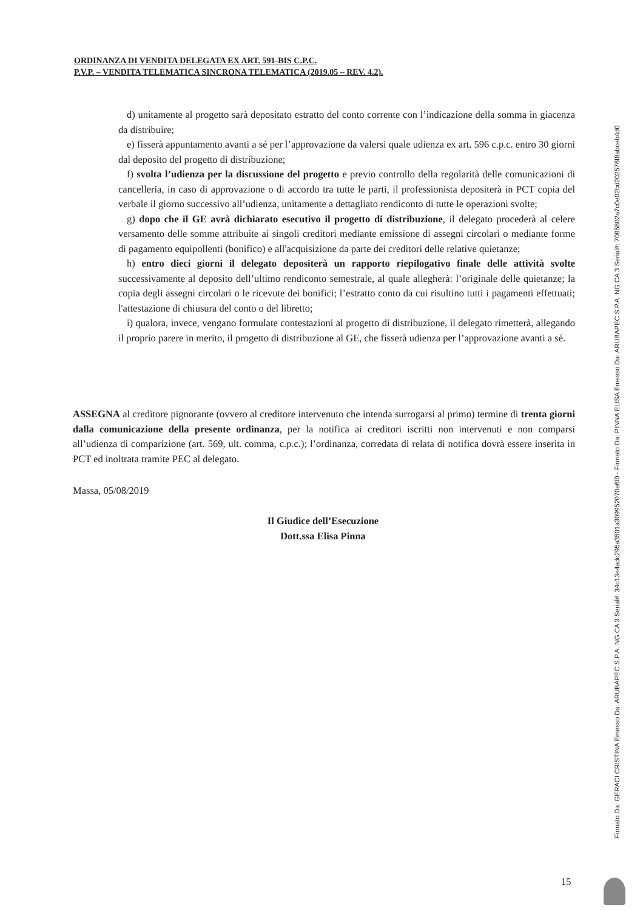ORDINANZA DI VENDITA DELEGATA EX ART. 591-BIS C.P.C.
P.V.P. – VENDITA TELEMATICA SINCRONA TELEMATICA (2019.05 – REV. 4.2).
d) unitamente al progetto sarà depositato estratto del conto corrente con l’indicazione della somma in giacenza da distribuire;
e) fisserà appuntamento avanti a sé per l’approvazione da valersi quale udienza ex art. 596 c.p.c. entro 30 giorni dal deposito del progetto di distribuzione;
f) svolta l’udienza per la discussione del progetto e previo controllo della regolarità delle comunicazioni di cancelleria, in caso di approvazione o di accordo tra tutte le parti, il professionista depositerà in PCT copia del verbale il giorno successivo all’udienza, unitamente a dettagliato rendiconto di tutte le operazioni svolte;
g) dopo che il GE avrà dichiarato esecutivo il progetto di distribuzione, il delegato procederà al celere versamento delle somme attribuite ai singoli creditori mediante emissione di assegni circolari o mediante forme di pagamento equipollenti (bonifico) e all'acquisizione da parte dei creditori delle relative quietanze;
h) entro dieci giorni il delegato depositerà un rapporto riepilogativo finale delle attività svolte successivamente al deposito dell’ultimo rendiconto semestrale, al quale allegherà: l’originale delle quietanze; la copia degli assegni circolari o le ricevute dei bonifici; l’estratto conto da cui risultino tutti i pagamenti effettuati; l'attestazione di chiusura del conto o del libretto;
i) qualora, invece, vengano formulate contestazioni al progetto di distribuzione, il delegato rimetterà, allegando il proprio parere in merito, il progetto di distribuzione al GE, che fisserà udienza per l’approvazione avanti a sé.
ASSEGNA al creditore pignorante (ovvero al creditore intervenuto che intenda surrogarsi al primo) termine di trenta giorni dalla comunicazione della presente ordinanza, per la notifica ai creditori iscritti non intervenuti e non comparsi all’udienza di comparizione (art. 569, ult. comma, c.p.c.); l’ordinanza, corredata di relata di notifica dovrà essere inserita in PCT ed inoltrata tramite PEC al delegato.
Massa, 05/08/2019
Il Giudice dell’Esecuzione
Dott.ssa Elisa Pinna
15
Firmato Da: GERACI CRISTINA Emesso Da: ARUBAPEC S.P.A. NG CA 3 Serial#: 34c13e4adc295a3501a309952070e6f0 - Firmato Da: PINNA ELISA Emesso Da: ARUBAPEC S.P.A. NG CA 3 Serial#: 7095802a7c0e02bd202576f8abceb4d0